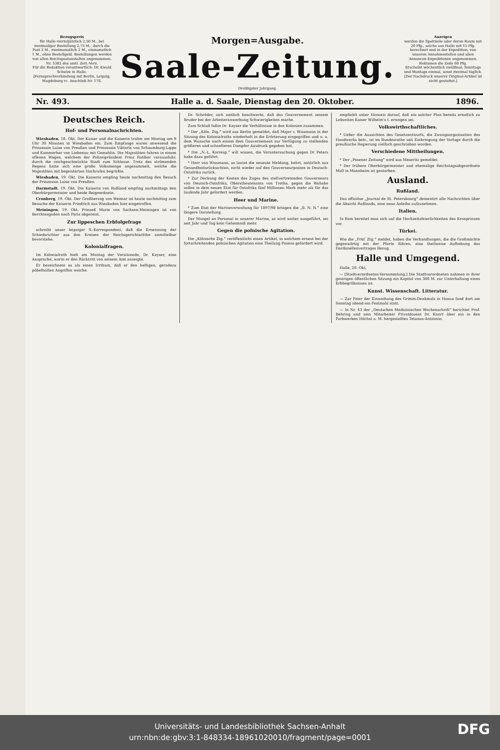Bezugspreis
für Halle vierteljährlich 2,50 M., bei zweimaliger Bestellung 2,75 M., durch die Post 3 M., zweimonatlich 2 M., einmonatlich 1 M., ohne Bestellgeld. Bestellungen werden von allen Reichspostanstalten angenommen. Nr. 5382 des amtl. Zeit.-Verz.
Für die Redaktion verantwortlich: Dr. Ewald Schulze in Halle.
[Fernsprechverbindung mit Berlin, Leipzig, Magdeburg rc. Anschluß-Nr. 176.
Morgen=Ausgabe.
Saale-Zeitung.
Dreißigster Jahrgang.
Anzeigen
werden die Spaltzeile oder deren Raum mit 20 Pfg., solche aus Halle mit 15 Pfg. berechnet und in der Expedition, von unseren Annahmestellen und allen Annoncen-Expeditionen angenommen. Reklamen die Zeile 60 Pfg.
Erscheint wöchentlich zwölfmal; Sonntags und Montags einmal, sonst zweimal täglich.
[Der Nachdruck unserer Original-Artikel ist nicht gestattet.]
Nr. 493. Halle a. d. Saale, Dienstag den 20. Oktober. 1896.
Deutsches Reich.
Hof- und Personalnachrichten.
Wiesbaden, 18. Okt. Der Kaiser und die Kaiserin trafen am Montag um 9 Uhr 30 Minuten in Wiesbaden ein. Zum Empfange waren anwesend die Prinzessin Luise von Preußen und Prinzessin Viktoria von Schaumburg-Lippe und Kammerher von Liebenau mit Gemahlin. Die Majestäten fuhren in einem offenen Wagen, welchem der Polizeipräsident Prinz Ratibor voraussfuhr, durch die reichgeschmückte Stadt zum Schlosse. Trotz des strömenden Regens hatte sich eine große Volksmenge angesammelt, welche die Majestäten mit begeisterten Hochrufen begrüßte.
Wiesbaden, 19. Okt. Die Kaiserin empfing heute nachmittag den Besuch der Prinzessin Luise von Preußen.
Darmstadt, 19. Okt. Die Kaiserin von Rußland empfing nachmittags den Oberbürgermeister und beide Beigeordnete.
Cronberg, 19. Okt. Der Großherzog von Weimar ist heute nachmittag zum Besuche der Kaiserin Friedrich aus Wiesbaden hier eingetroffen.
Meiningen, 19. Okt. Prinzeß Marie von Sachsen-Meiningen ist von Berchtesgaden nach Paris abgereist.
Zur lippeschen Erbfolgefrage
schreibt unser leipziger S.-Korrespondent, daß die Ernennung der Schiedsrichter aus den Kreisen der Reichsgerichtsräthe unmittelbar bevorstehe.
Kolonialfragen.
Im Kolonialrath hielt am Montag der Vorsitzende, Dr. Kayser, eine Ansprache, worin er den Rücktritt von seinem Amt anzeigte.
Er bezeichnete es als einen Irrthum, daß er den heftigen, geradezu pöbelhaften Angriffen weiche.
Dr. Schröder, sich amtlich beschwerte, daß das Gouvernement seinem Bruder bei der Arbeiteranwerbung Schwierigkeiten mache.
Zum Schluß faßte Dr. Kayser die Verhältnisse in den Kolonien zusammen.
* Der „Köln. Ztg.“ wird aus Berlin gemeldet, daß Major v. Wissmann in der Sitzung des Kolonialraths wiederholt in die Erörterung eingegriffen und u. a. dem Wunsche nach einem dem Gouvernement zur Verfügung zu stellenden größeren und schnelleren Dampfer Ausdruck gegeben hat.
* Die „N.-L. Korresp.“ will wissen, die Voruntersuchung gegen Dr Peters habe dazu geführt.
* Herr von Wissmann, so lautet die neueste Meldung, kehrt, natürlich aus Gesundheitsrücksichten, nicht wieder auf den Gouverneurposten in Deutsch-Ostafrika zurück.
* Zur Deckung der Kosten des Zuges des stellvertretenden Gouverneurs von Deutsch-Ostafrika, Oberstlieutenants von Trotha, gegen die Wahahe sollen in dem neuen Etat für Ostafrika fünf Millionen Mark mehr als für das laufende Jahr gefordert werden.
Heer und Marine.
* Zum Etat der Marineverwaltung für 1897/98 bringen die „B. N. N.“ eine längere Darstellung.
Der Mangel an Personal in unserer Marine, so wird weiter ausgeführt, sei seit Jahr und Tag kein Geheimniß mehr.
Gegen die polnische Agitation.
Die „Kölnische Ztg.“ veröffentlicht einen Artikel, in welchem erneut bei der fortschreitenden polnischen Agitation eine Theilung Posens gefordert wird.
empfiehlt unter Hinweis darauf, daß ein solcher Plan bereits ernstlich zu Lebzeiten Kaiser Wilhelm's I. erwogen sei.
Volkswirthschaftliches.
* Ueber die Aussichten des Gesetzentwurfs, die Zwangsorganisation des Handwerks betr., ist im Bundesrathe seit Einbringung der Vorlage durch die preußische Regierung vielfach geschrieben worden.
Verschiedene Mittheilungen.
* Der „Posener Zeitung“ wird aus Meseritz gemeldet.
* Der frühere Oberbürgermeister und ehemalige Reichstagsabgeordnete Moll in Mannheim ist gestorben.
Ausland.
Rußland.
Das offiziöse „Journal de St. Petersbourg“ dementirt alle Nachrichten über die Absicht Rußlands, eine neue Anleihe aufzunehmen.
Italien.
In Rom bereitet man sich auf die Hochzeitsfeierlichkeiten des Kronprinzen vor.
Türkei.
Wie die „Frkf. Ztg.“ meldet, haben die Verhandlungen, die die Großmächte gegenwärtig mit der Pforte führen, eine theilweise Aufhebung des Dardanellenvertrages Bezug.
Halle und Umgegend.
Halle, 20. Okt.
— [Stadtverordneten-Versammlung.] Die Stadtverordneten nahmen in ihrer gestrigen öffentlichen Sitzung ein Kapital von 300 M. zur Unterhaltung eines Erbbegräbnisses an.
Kunst. Wissenschaft. Litteratur.
— Zur Feier der Einweihung des Grimm-Denkmals in Hanau fand dort am Sonntag abend ein Festmahl statt.
— In Nr. 43 der „Deutschen Medizinischen Wochenschrift“ berichtet Prof. Behring und sein Mitarbeiter Privatdozent Dr. Knorr über ein in den Farbwerken Höchst a. M. hergestelltes Tetanus-Antitoxin.
Universitäts- und Landesbibliothek Sachsen-Anhalt
urn:nbn:de:gbv:3:1-848334-18961020010/fragment/page=0001
DFG